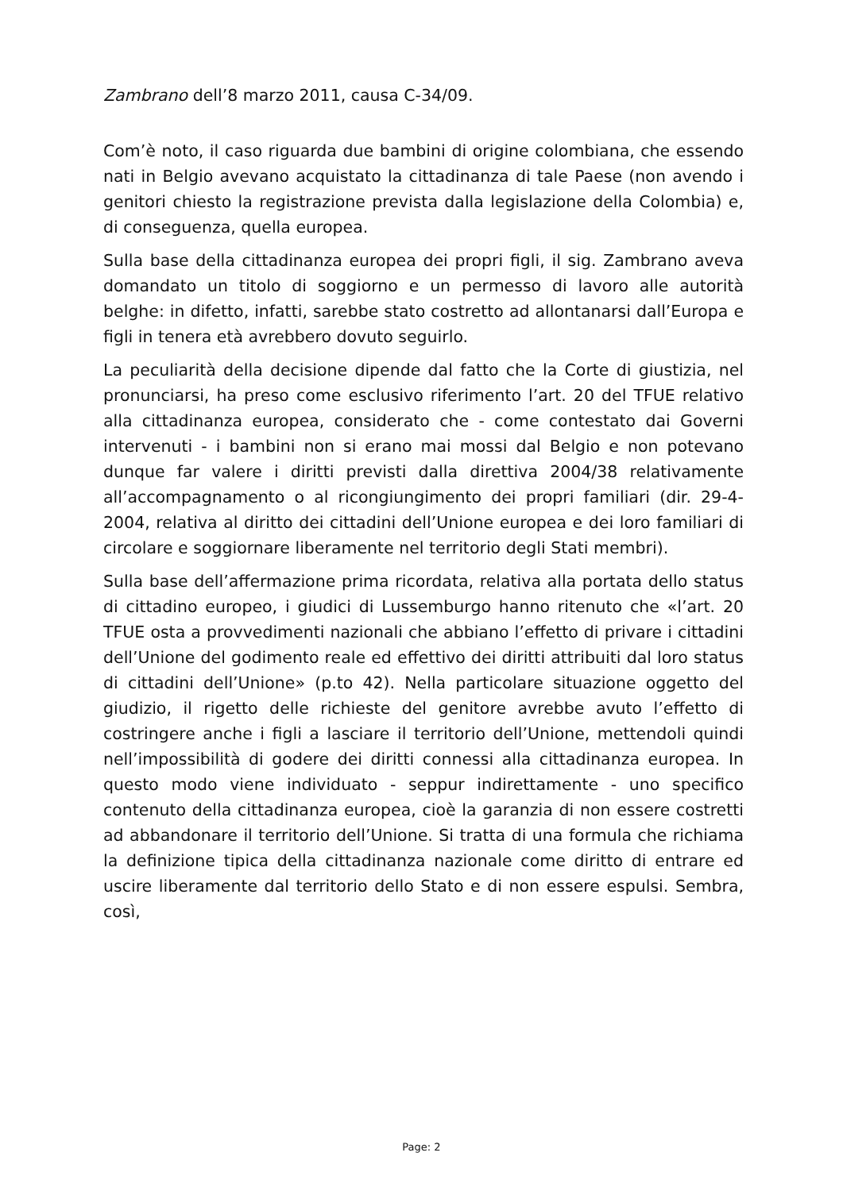Zambrano dell’8 marzo 2011, causa C-34/09.
Com’è noto, il caso riguarda due bambini di origine colombiana, che essendo nati in Belgio avevano acquistato la cittadinanza di tale Paese (non avendo i genitori chiesto la registrazione prevista dalla legislazione della Colombia) e, di conseguenza, quella europea.
Sulla base della cittadinanza europea dei propri figli, il sig. Zambrano aveva domandato un titolo di soggiorno e un permesso di lavoro alle autorità belghe: in difetto, infatti, sarebbe stato costretto ad allontanarsi dall’Europa e figli in tenera età avrebbero dovuto seguirlo.
La peculiarità della decisione dipende dal fatto che la Corte di giustizia, nel pronunciarsi, ha preso come esclusivo riferimento l’art. 20 del TFUE relativo alla cittadinanza europea, considerato che - come contestato dai Governi intervenuti - i bambini non si erano mai mossi dal Belgio e non potevano dunque far valere i diritti previsti dalla direttiva 2004/38 relativamente all’accompagnamento o al ricongiungimento dei propri familiari (dir. 29-4-2004, relativa al diritto dei cittadini dell’Unione europea e dei loro familiari di circolare e soggiornare liberamente nel territorio degli Stati membri).
Sulla base dell’affermazione prima ricordata, relativa alla portata dello status di cittadino europeo, i giudici di Lussemburgo hanno ritenuto che «l’art. 20 TFUE osta a provvedimenti nazionali che abbiano l’effetto di privare i cittadini dell’Unione del godimento reale ed effettivo dei diritti attribuiti dal loro status di cittadini dell’Unione» (p.to 42). Nella particolare situazione oggetto del giudizio, il rigetto delle richieste del genitore avrebbe avuto l’effetto di costringere anche i figli a lasciare il territorio dell’Unione, mettendoli quindi nell’impossibilità di godere dei diritti connessi alla cittadinanza europea. In questo modo viene individuato - seppur indirettamente - uno specifico contenuto della cittadinanza europea, cioè la garanzia di non essere costretti ad abbandonare il territorio dell’Unione. Si tratta di una formula che richiama la definizione tipica della cittadinanza nazionale come diritto di entrare ed uscire liberamente dal territorio dello Stato e di non essere espulsi. Sembra, così,
Page: 2